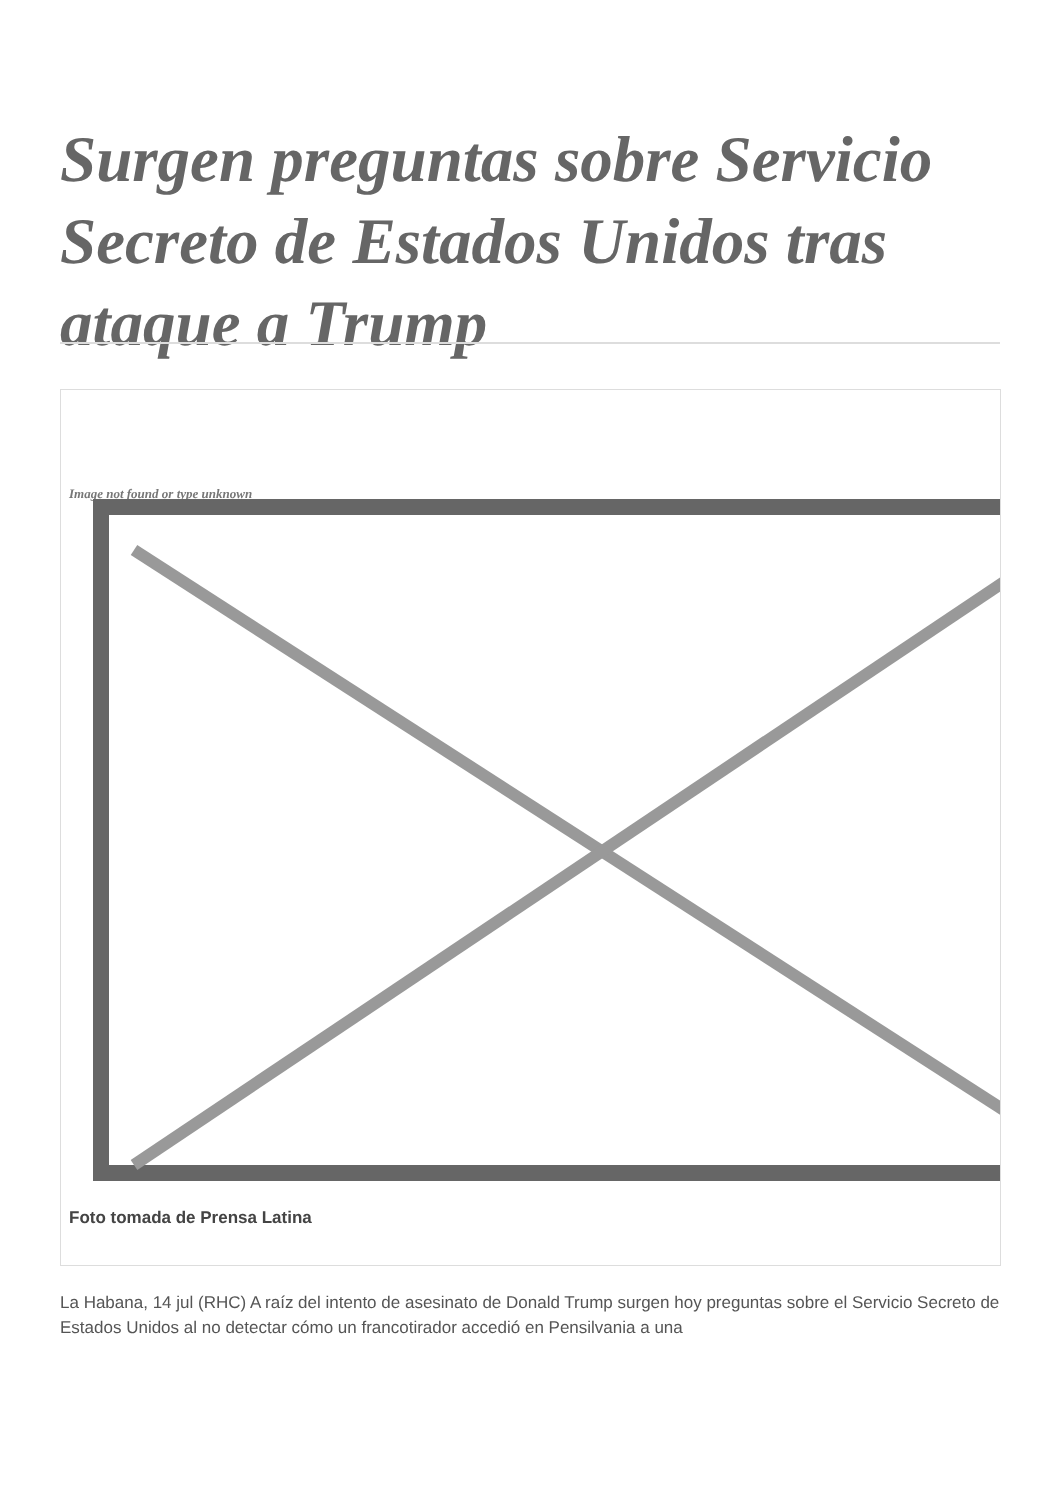Surgen preguntas sobre Servicio Secreto de Estados Unidos tras ataque a Trump
Image not found or type unknown
Foto tomada de Prensa Latina
La Habana, 14 jul (RHC) A raíz del intento de asesinato de Donald Trump surgen hoy preguntas sobre el Servicio Secreto de Estados Unidos al no detectar cómo un francotirador accedió en Pensilvania a una